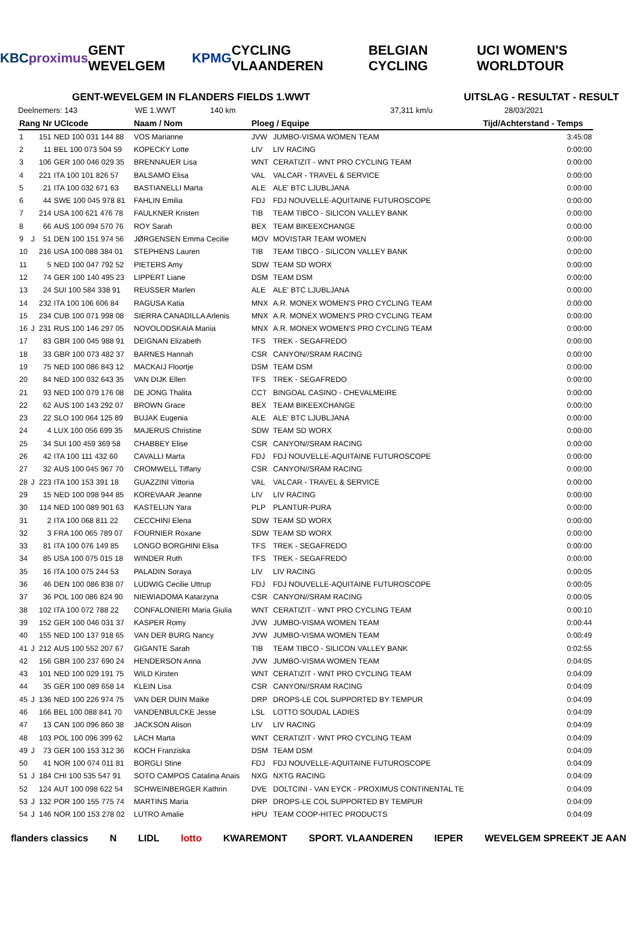KBC proximus GENT WEVELGEM KPMG CYCLING VLAANDEREN BELGIAN CYCLING UCI WOMEN'S WORLDTOUR
GENT-WEVELGEM IN FLANDERS FIELDS 1.WWT UITSLAG - RESULTAT - RESULT
Deelnemers: 143 WE 1.WWT 140 km 37,311 km/u 28/03/2021
| Rang Nr UCIcode | | | | Naam / Nom | Ploeg / Equipe | | Tijd/Achterstand - Temps |
| --- | --- | --- | --- | --- | --- | --- | --- |
| 1 | | 151 | NED 100 031 144 88 | VOS Marianne | JVW | JUMBO-VISMA WOMEN TEAM | 3:45:08 |
| 2 | | 11 | BEL 100 073 504 59 | KOPECKY Lotte | LIV | LIV RACING | 0:00:00 |
| 3 | | 106 | GER 100 046 029 35 | BRENNAUER Lisa | WNT | CERATIZIT - WNT PRO CYCLING TEAM | 0:00:00 |
| 4 | | 221 | ITA 100 101 826 57 | BALSAMO Elisa | VAL | VALCAR - TRAVEL & SERVICE | 0:00:00 |
| 5 | | 21 | ITA 100 032 671 63 | BASTIANELLI Marta | ALE | ALE' BTC LJUBLJANA | 0:00:00 |
| 6 | | 44 | SWE 100 045 978 81 | FAHLIN Emilia | FDJ | FDJ NOUVELLE-AQUITAINE FUTUROSCOPE | 0:00:00 |
| 7 | | 214 | USA 100 621 476 78 | FAULKNER Kristen | TIB | TEAM TIBCO - SILICON VALLEY BANK | 0:00:00 |
| 8 | | 66 | AUS 100 094 570 76 | ROY Sarah | BEX | TEAM BIKEEXCHANGE | 0:00:00 |
| 9 | J | 51 | DEN 100 151 974 56 | JØRGENSEN Emma Cecilie | MOV | MOVISTAR TEAM WOMEN | 0:00:00 |
| 10 | | 216 | USA 100 088 384 01 | STEPHENS Lauren | TIB | TEAM TIBCO - SILICON VALLEY BANK | 0:00:00 |
| 11 | | 5 | NED 100 047 792 52 | PIETERS Amy | SDW | TEAM SD WORX | 0:00:00 |
| 12 | | 74 | GER 100 140 495 23 | LIPPERT Liane | DSM | TEAM DSM | 0:00:00 |
| 13 | | 24 | SUI 100 584 338 91 | REUSSER Marlen | ALE | ALE' BTC LJUBLJANA | 0:00:00 |
| 14 | | 232 | ITA 100 106 606 84 | RAGUSA Katia | MNX | A.R. MONEX WOMEN'S PRO CYCLING TEAM | 0:00:00 |
| 15 | | 234 | CUB 100 071 998 08 | SIERRA CANADILLA Arlenis | MNX | A.R. MONEX WOMEN'S PRO CYCLING TEAM | 0:00:00 |
| 16 | J | 231 | RUS 100 146 297 05 | NOVOLODSKAIA Mariia | MNX | A.R. MONEX WOMEN'S PRO CYCLING TEAM | 0:00:00 |
| 17 | | 83 | GBR 100 045 988 91 | DEIGNAN Elizabeth | TFS | TREK - SEGAFREDO | 0:00:00 |
| 18 | | 33 | GBR 100 073 482 37 | BARNES Hannah | CSR | CANYON//SRAM RACING | 0:00:00 |
| 19 | | 75 | NED 100 086 843 12 | MACKAIJ Floortje | DSM | TEAM DSM | 0:00:00 |
| 20 | | 84 | NED 100 032 643 35 | VAN DIJK Ellen | TFS | TREK - SEGAFREDO | 0:00:00 |
| 21 | | 93 | NED 100 079 176 08 | DE JONG Thalita | CCT | BINGOAL CASINO - CHEVALMEIRE | 0:00:00 |
| 22 | | 62 | AUS 100 143 292 07 | BROWN Grace | BEX | TEAM BIKEEXCHANGE | 0:00:00 |
| 23 | | 22 | SLO 100 064 125 89 | BUJAK Eugenia | ALE | ALE' BTC LJUBLJANA | 0:00:00 |
| 24 | | 4 | LUX 100 056 699 35 | MAJERUS Christine | SDW | TEAM SD WORX | 0:00:00 |
| 25 | | 34 | SUI 100 459 369 58 | CHABBEY Elise | CSR | CANYON//SRAM RACING | 0:00:00 |
| 26 | | 42 | ITA 100 111 432 60 | CAVALLI Marta | FDJ | FDJ NOUVELLE-AQUITAINE FUTUROSCOPE | 0:00:00 |
| 27 | | 32 | AUS 100 045 967 70 | CROMWELL Tiffany | CSR | CANYON//SRAM RACING | 0:00:00 |
| 28 | J | 223 | ITA 100 153 391 18 | GUAZZINI Vittoria | VAL | VALCAR - TRAVEL & SERVICE | 0:00:00 |
| 29 | | 15 | NED 100 098 944 85 | KOREVAAR Jeanne | LIV | LIV RACING | 0:00:00 |
| 30 | | 114 | NED 100 089 901 63 | KASTELIJN Yara | PLP | PLANTUR-PURA | 0:00:00 |
| 31 | | 2 | ITA 100 068 811 22 | CECCHINI Elena | SDW | TEAM SD WORX | 0:00:00 |
| 32 | | 3 | FRA 100 065 789 07 | FOURNIER Roxane | SDW | TEAM SD WORX | 0:00:00 |
| 33 | | 81 | ITA 100 076 149 85 | LONGO BORGHINI Elisa | TFS | TREK - SEGAFREDO | 0:00:00 |
| 34 | | 85 | USA 100 075 015 18 | WINDER Ruth | TFS | TREK - SEGAFREDO | 0:00:00 |
| 35 | | 16 | ITA 100 075 244 53 | PALADIN Soraya | LIV | LIV RACING | 0:00:05 |
| 36 | | 46 | DEN 100 086 838 07 | LUDWIG Cecilie Uttrup | FDJ | FDJ NOUVELLE-AQUITAINE FUTUROSCOPE | 0:00:05 |
| 37 | | 36 | POL 100 086 824 90 | NIEWIADOMA Katarzyna | CSR | CANYON//SRAM RACING | 0:00:05 |
| 38 | | 102 | ITA 100 072 788 22 | CONFALONIERI Maria Giulia | WNT | CERATIZIT - WNT PRO CYCLING TEAM | 0:00:10 |
| 39 | | 152 | GER 100 046 031 37 | KASPER Romy | JVW | JUMBO-VISMA WOMEN TEAM | 0:00:44 |
| 40 | | 155 | NED 100 137 918 65 | VAN DER BURG Nancy | JVW | JUMBO-VISMA WOMEN TEAM | 0:00:49 |
| 41 | J | 212 | AUS 100 552 207 67 | GIGANTE Sarah | TIB | TEAM TIBCO - SILICON VALLEY BANK | 0:02:55 |
| 42 | | 156 | GBR 100 237 690 24 | HENDERSON Anna | JVW | JUMBO-VISMA WOMEN TEAM | 0:04:05 |
| 43 | | 101 | NED 100 029 191 75 | WILD Kirsten | WNT | CERATIZIT - WNT PRO CYCLING TEAM | 0:04:09 |
| 44 | | 35 | GER 100 089 658 14 | KLEIN Lisa | CSR | CANYON//SRAM RACING | 0:04:09 |
| 45 | J | 136 | NED 100 226 974 75 | VAN DER DUIN Maike | DRP | DROPS-LE COL SUPPORTED BY TEMPUR | 0:04:09 |
| 46 | | 166 | BEL 100 088 841 70 | VANDENBULCKE Jesse | LSL | LOTTO SOUDAL LADIES | 0:04:09 |
| 47 | | 13 | CAN 100 096 860 38 | JACKSON Alison | LIV | LIV RACING | 0:04:09 |
| 48 | | 103 | POL 100 096 399 62 | LACH Marta | WNT | CERATIZIT - WNT PRO CYCLING TEAM | 0:04:09 |
| 49 | J | 73 | GER 100 153 312 36 | KOCH Franziska | DSM | TEAM DSM | 0:04:09 |
| 50 | | 41 | NOR 100 074 011 81 | BORGLI Stine | FDJ | FDJ NOUVELLE-AQUITAINE FUTUROSCOPE | 0:04:09 |
| 51 | J | 184 | CHI 100 535 547 91 | SOTO CAMPOS Catalina Anais | NXG | NXTG RACING | 0:04:09 |
| 52 | | 124 | AUT 100 098 622 54 | SCHWEINBERGER Kathrin | DVE | DOLTCINI - VAN EYCK - PROXIMUS CONTINENTAL TE | 0:04:09 |
| 53 | J | 132 | POR 100 155 775 74 | MARTINS Maria | DRP | DROPS-LE COL SUPPORTED BY TEMPUR | 0:04:09 |
| 54 | J | 146 | NOR 100 153 278 02 | LUTRO Amalie | HPU | TEAM COOP-HITEC PRODUCTS | 0:04:09 |
flanders classics N LIDL lotto KWAREMONT SPORT. VLAANDEREN IEPER WEVELGEM SPREEKT JE AAN